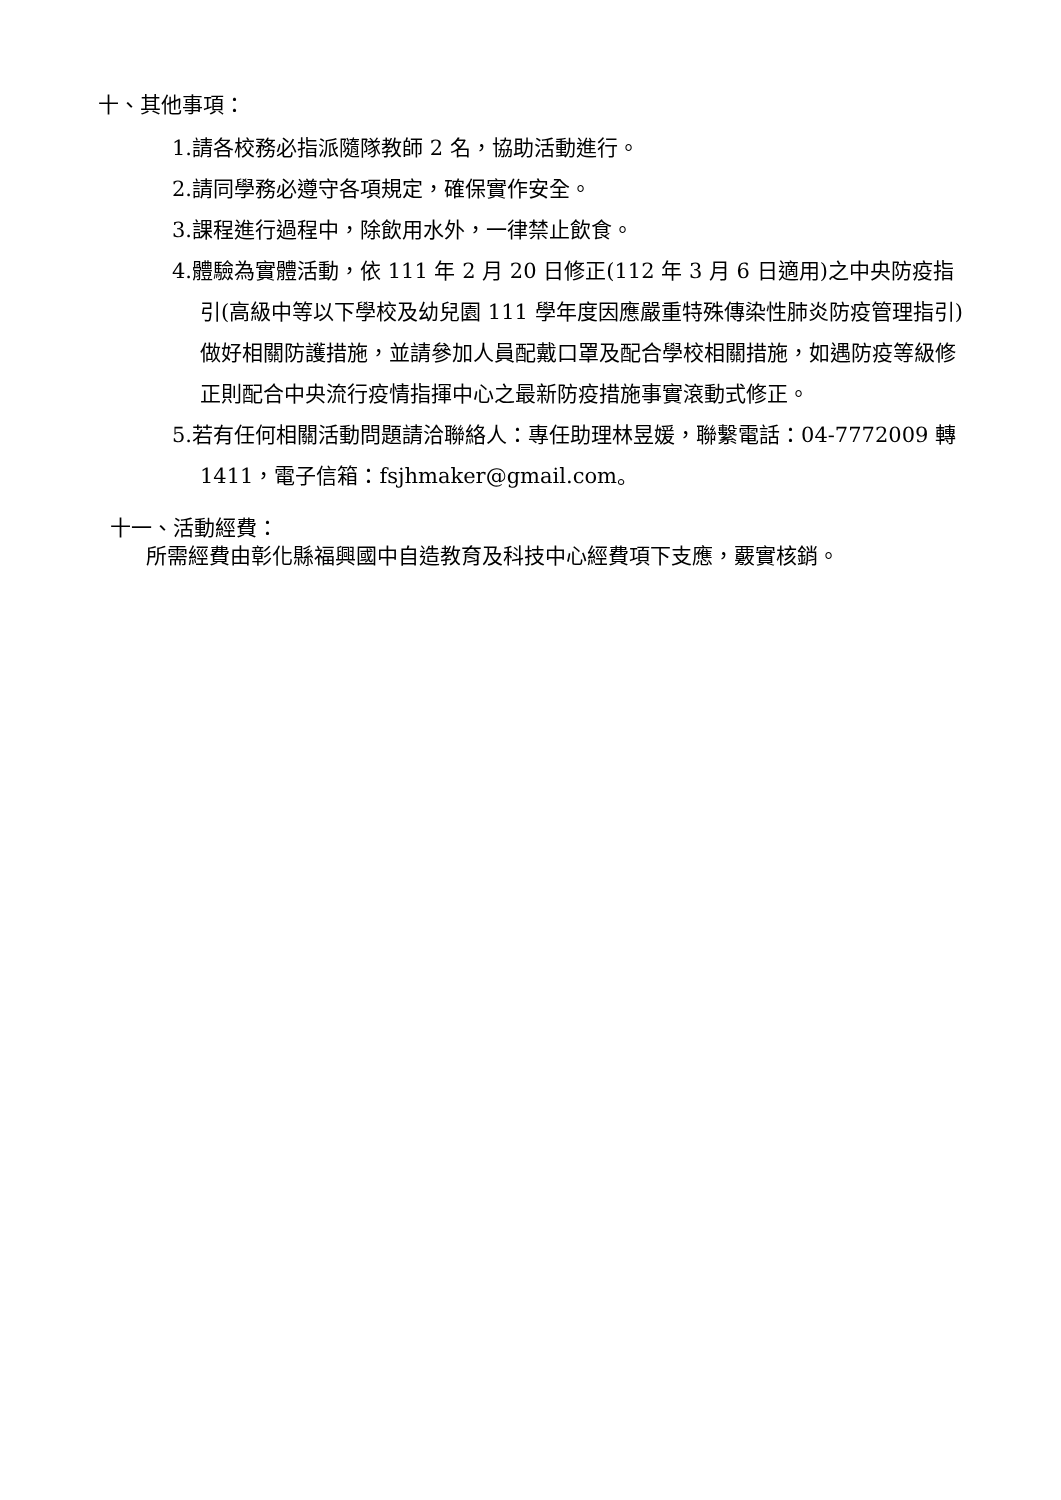十、其他事項：
1.請各校務必指派隨隊教師 2 名，協助活動進行。
2.請同學務必遵守各項規定，確保實作安全。
3.課程進行過程中，除飲用水外，一律禁止飲食。
4.體驗為實體活動，依 111 年 2 月 20 日修正(112 年 3 月 6 日適用)之中央防疫指引(高級中等以下學校及幼兒園 111 學年度因應嚴重特殊傳染性肺炎防疫管理指引)做好相關防護措施，並請參加人員配戴口罩及配合學校相關措施，如遇防疫等級修正則配合中央流行疫情指揮中心之最新防疫措施事實滾動式修正。
5.若有任何相關活動問題請洽聯絡人：專任助理林昱媛，聯繫電話：04-7772009 轉 1411，電子信箱：fsjhmaker@gmail.com。
十一、活動經費：
所需經費由彰化縣福興國中自造教育及科技中心經費項下支應，覈實核銷。